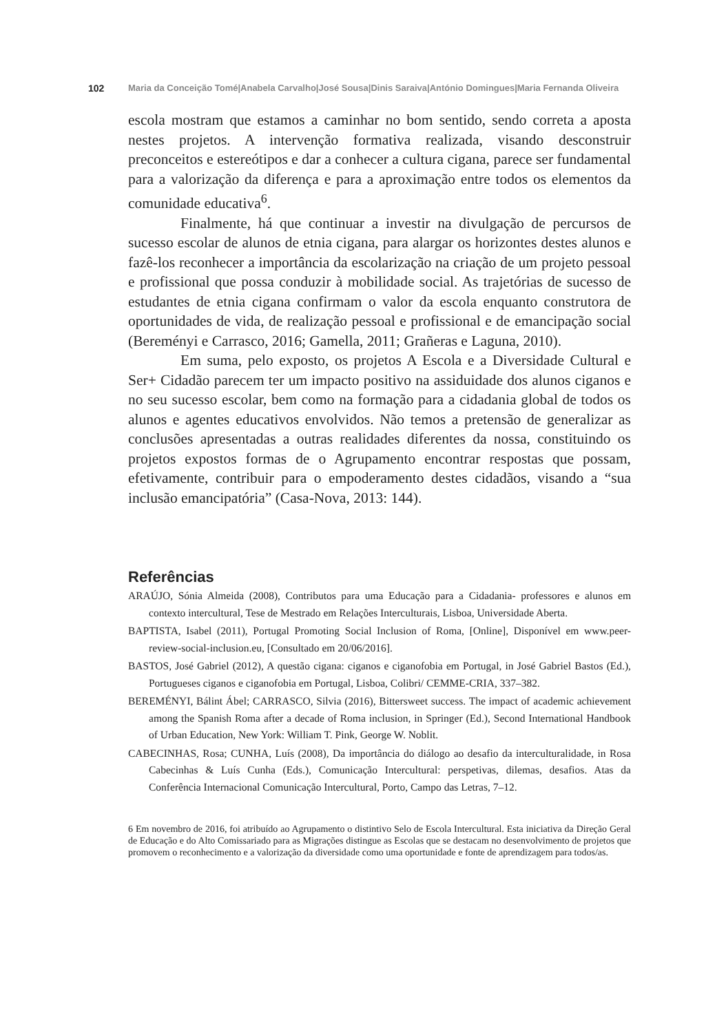102 Maria da Conceição Tomé|Anabela Carvalho|José Sousa|Dinis Saraiva|António Domingues|Maria Fernanda Oliveira
escola mostram que estamos a caminhar no bom sentido, sendo correta a aposta nestes projetos. A intervenção formativa realizada, visando desconstruir preconceitos e estereótipos e dar a conhecer a cultura cigana, parece ser fundamental para a valorização da diferença e para a aproximação entre todos os elementos da comunidade educativa<sup>6</sup>.
Finalmente, há que continuar a investir na divulgação de percursos de sucesso escolar de alunos de etnia cigana, para alargar os horizontes destes alunos e fazê-los reconhecer a importância da escolarização na criação de um projeto pessoal e profissional que possa conduzir à mobilidade social. As trajetórias de sucesso de estudantes de etnia cigana confirmam o valor da escola enquanto construtora de oportunidades de vida, de realização pessoal e profissional e de emancipação social (Bereményi e Carrasco, 2016; Gamella, 2011; Grañeras e Laguna, 2010).
Em suma, pelo exposto, os projetos A Escola e a Diversidade Cultural e Ser+ Cidadão parecem ter um impacto positivo na assiduidade dos alunos ciganos e no seu sucesso escolar, bem como na formação para a cidadania global de todos os alunos e agentes educativos envolvidos. Não temos a pretensão de generalizar as conclusões apresentadas a outras realidades diferentes da nossa, constituindo os projetos expostos formas de o Agrupamento encontrar respostas que possam, efetivamente, contribuir para o empoderamento destes cidadãos, visando a “sua inclusão emancipatória” (Casa-Nova, 2013: 144).
Referências
ARAÚJO, Sónia Almeida (2008), Contributos para uma Educação para a Cidadania- professores e alunos em contexto intercultural, Tese de Mestrado em Relações Interculturais, Lisboa, Universidade Aberta.
BAPTISTA, Isabel (2011), Portugal Promoting Social Inclusion of Roma, [Online], Disponível em www.peer-review-social-inclusion.eu, [Consultado em 20/06/2016].
BASTOS, José Gabriel (2012), A questão cigana: ciganos e ciganofobia em Portugal, in José Gabriel Bastos (Ed.), Portugueses ciganos e ciganofobia em Portugal, Lisboa, Colibri/ CEMME-CRIA, 337–382.
BEREMÉNYI, Bálint Ábel; CARRASCO, Silvia (2016), Bittersweet success. The impact of aca­demic achievement among the Spanish Roma after a decade of Roma inclusion, in Springer (Ed.), Second International Handbook of Urban Education, New York: William T. Pink, George W. Noblit.
CABECINHAS, Rosa; CUNHA, Luís (2008), Da importância do diálogo ao desafio da intercul­turalidade, in Rosa Cabecinhas & Luís Cunha (Eds.), Comunicação Intercultural: perspeti­vas, dilemas, desafios. Atas da Conferência Internacional Comunicação Intercultural, Porto, Campo das Letras, 7–12.
6 Em novembro de 2016, foi atribuído ao Agrupamento o distintivo Selo de Escola Intercultural. Esta iniciativa da Direção Geral de Educação e do Alto Comissariado para as Migrações distingue as Escolas que se destacam no desenvolvimento de projetos que promovem o reconhecimento e a valorização da diversidade como uma oportunidade e fonte de aprendizagem para todos/as.